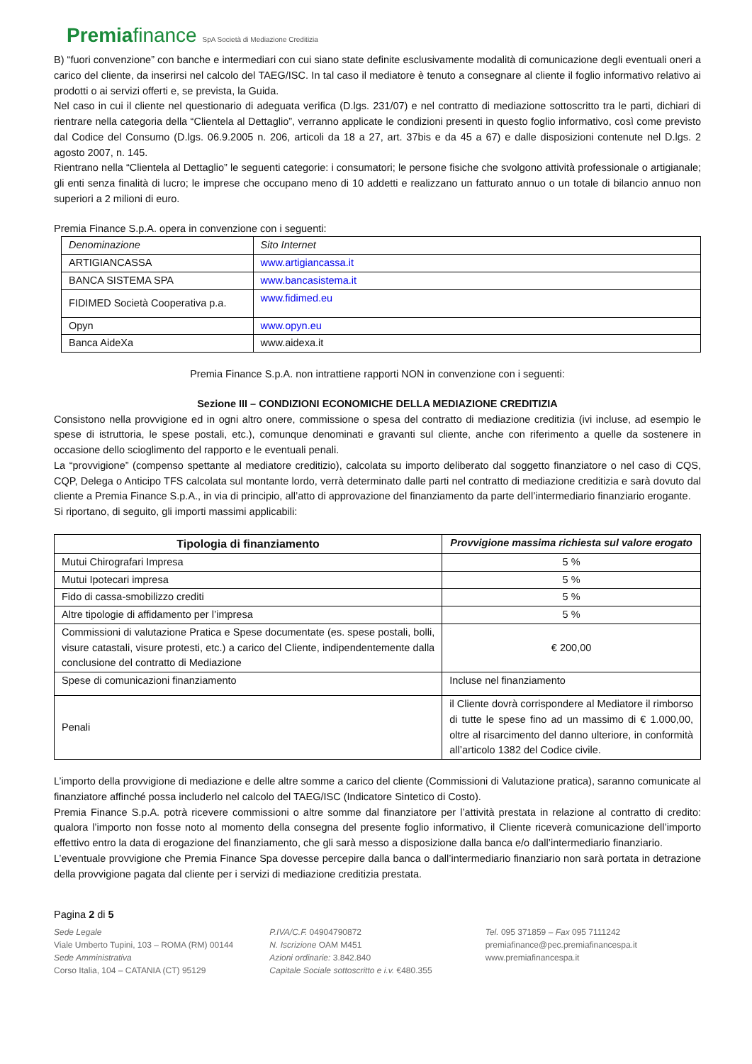Premiafinance SpA Società di Mediazione Creditizia
B) “fuori convenzione” con banche e intermediari con cui siano state definite esclusivamente modalità di comunicazione degli eventuali oneri a carico del cliente, da inserirsi nel calcolo del TAEG/ISC. In tal caso il mediatore è tenuto a consegnare al cliente il foglio informativo relativo ai prodotti o ai servizi offerti e, se prevista, la Guida.
Nel caso in cui il cliente nel questionario di adeguata verifica (D.lgs. 231/07) e nel contratto di mediazione sottoscritto tra le parti, dichiari di rientrare nella categoria della “Clientela al Dettaglio”, verranno applicate le condizioni presenti in questo foglio informativo, così come previsto dal Codice del Consumo (D.lgs. 06.9.2005 n. 206, articoli da 18 a 27, art. 37bis e da 45 a 67) e dalle disposizioni contenute nel D.lgs. 2 agosto 2007, n. 145.
Rientrano nella “Clientela al Dettaglio” le seguenti categorie: i consumatori; le persone fisiche che svolgono attività professionale o artigianale; gli enti senza finalità di lucro; le imprese che occupano meno di 10 addetti e realizzano un fatturato annuo o un totale di bilancio annuo non superiori a 2 milioni di euro.
Premia Finance S.p.A. opera in convenzione con i seguenti:
| Denominazione | Sito Internet |
| ARTIGIANCASSA | www.artigiancassa.it |
| BANCA SISTEMA SPA | www.bancasistema.it |
| FIDIMED Società Cooperativa p.a. | www.fidimed.eu |
| Opyn | www.opyn.eu |
| Banca AideXa | www.aidexa.it |
Premia Finance S.p.A. non intrattiene rapporti NON in convenzione con i seguenti:
Sezione III – CONDIZIONI ECONOMICHE DELLA MEDIAZIONE CREDITIZIA
Consistono nella provvigione ed in ogni altro onere, commissione o spesa del contratto di mediazione creditizia (ivi incluse, ad esempio le spese di istruttoria, le spese postali, etc.), comunque denominati e gravanti sul cliente, anche con riferimento a quelle da sostenere in occasione dello scioglimento del rapporto e le eventuali penali.
La “provvigione” (compenso spettante al mediatore creditizio), calcolata su importo deliberato dal soggetto finanziatore o nel caso di CQS, CQP, Delega o Anticipo TFS calcolata sul montante lordo, verrà determinato dalle parti nel contratto di mediazione creditizia e sarà dovuto dal cliente a Premia Finance S.p.A., in via di principio, all’atto di approvazione del finanziamento da parte dell’intermediario finanziario erogante.
Si riportano, di seguito, gli importi massimi applicabili:
| Tipologia di finanziamento | Provvigione massima richiesta sul valore erogato |
| --- | --- |
| Mutui Chirografari Impresa | 5 % |
| Mutui Ipotecari impresa | 5 % |
| Fido di cassa-smobilizzo crediti | 5 % |
| Altre tipologie di affidamento per l’impresa | 5 % |
| Commissioni di valutazione Pratica e Spese documentate (es. spese postali, bolli, visure catastali, visure protesti, etc.) a carico del Cliente, indipendentemente dalla conclusione del contratto di Mediazione | € 200,00 |
| Spese di comunicazioni finanziamento | Incluse nel finanziamento |
| Penali | il Cliente dovrà corrispondere al Mediatore il rimborso di tutte le spese fino ad un massimo di € 1.000,00, oltre al risarcimento del danno ulteriore, in conformità all’articolo 1382 del Codice civile. |
L’importo della provvigione di mediazione e delle altre somme a carico del cliente (Commissioni di Valutazione pratica), saranno comunicate al finanziatore affinché possa includerlo nel calcolo del TAEG/ISC (Indicatore Sintetico di Costo).
Premia Finance S.p.A. potrà ricevere commissioni o altre somme dal finanziatore per l’attività prestata in relazione al contratto di credito: qualora l’importo non fosse noto al momento della consegna del presente foglio informativo, il Cliente riceverà comunicazione dell’importo effettivo entro la data di erogazione del finanziamento, che gli sarà messo a disposizione dalla banca e/o dall’intermediario finanziario.
L’eventuale provvigione che Premia Finance Spa dovesse percepire dalla banca o dall’intermediario finanziario non sarà portata in detrazione della provvigione pagata dal cliente per i servizi di mediazione creditizia prestata.
Pagina 2 di 5
Sede Legale
Viale Umberto Tupini, 103 – ROMA (RM) 00144
Sede Amministrativa
Corso Italia, 104 – CATANIA (CT) 95129
P.IVA/C.F. 04904790872
N. Iscrizione OAM M451
Azioni ordinarie: 3.842.840
Capitale Sociale sottoscritto e i.v. €480.355
Tel. 095 371859 – Fax 095 7111242
premiafinance@pec.premiafinancespa.it
www.premiafinancespa.it